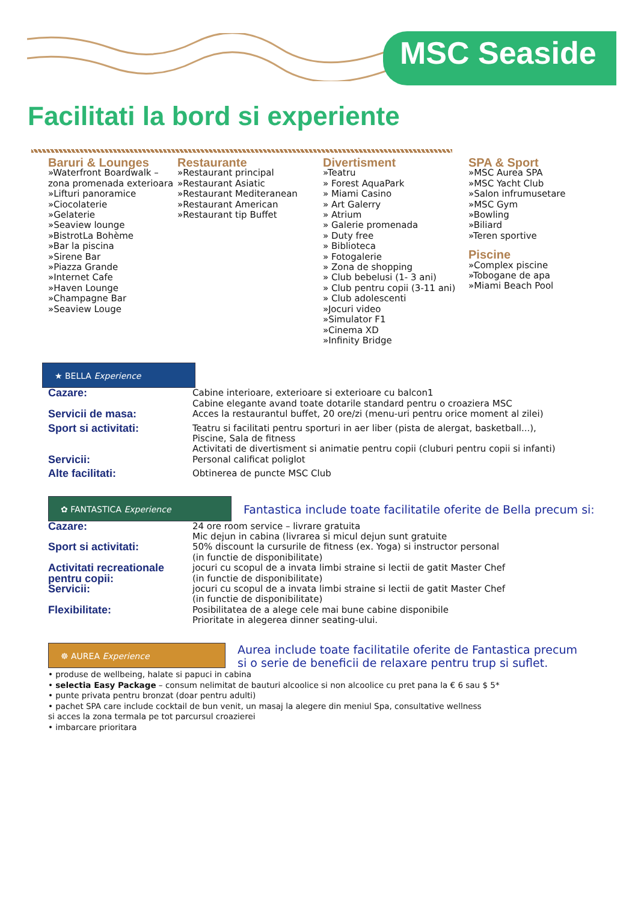MSC Seaside
Facilitati la bord si experiente
Baruri & Lounges
»Waterfront Boardwalk – zona promenada exterioara
»Lifturi panoramice
»Ciocolaterie
»Gelaterie
»Seaview lounge
»BistrotLa Bohème
»Bar la piscina
»Sirene Bar
»Piazza Grande
»Internet Cafe
»Haven Lounge
»Champagne Bar
»Seaview Louge
Restaurante
»Restaurant principal
»Restaurant Asiatic
»Restaurant Mediteranean
»Restaurant American
»Restaurant tip Buffet
Divertisment
»Teatru
» Forest AquaPark
» Miami Casino
» Art Galerry
» Atrium
» Galerie promenada
» Duty free
» Biblioteca
» Fotogalerie
» Zona de shopping
» Club bebelusi (1- 3 ani)
» Club pentru copii (3-11 ani)
» Club adolescenti
»Jocuri video
»Simulator F1
»Cinema XD
»Infinity Bridge
SPA & Sport
»MSC Aurea SPA
»MSC Yacht Club
»Salon infrumusetare
»MSC Gym
»Bowling
»Biliard
»Teren sportive
Piscine
»Complex piscine
»Tobogane de apa
»Miami Beach Pool
★ BELLA Experience
Cazare:
Cabine interioare, exterioare si exterioare cu balcon1
Cabine elegante avand toate dotarile standard pentru o croaziera MSC
Servicii de masa:
Acces la restaurantul buffet, 20 ore/zi (menu-uri pentru orice moment al zilei)
Sport si activitati:
Teatru si facilitati pentru sporturi in aer liber (pista de alergat, basketball...),
Piscine, Sala de fitness
Activitati de divertisment si animatie pentru copii (cluburi pentru copii si infanti)
Servicii:
Personal calificat poliglot
Alte facilitati:
Obtinerea de puncte MSC Club
✿ FANTASTICA Experience Fantastica include toate facilitatile oferite de Bella precum si:
Cazare:
24 ore room service – livrare gratuita
Mic dejun in cabina (livrarea si micul dejun sunt gratuite
Sport si activitati:
50% discount la cursurile de fitness (ex. Yoga) si instructor personal
(in functie de disponibilitate)
Activitati recreationale pentru copii:
jocuri cu scopul de a invata limbi straine si lectii de gatit Master Chef
(in functie de disponibilitate)
Servicii:
jocuri cu scopul de a invata limbi straine si lectii de gatit Master Chef
(in functie de disponibilitate)
Flexibilitate:
Posibilitatea de a alege cele mai bune cabine disponibile
Prioritate in alegerea dinner seating-ului.
☸ AUREA Experience Aurea include toate facilitatile oferite de Fantastica precum
si o serie de beneficii de relaxare pentru trup si suflet.
• produse de wellbeing, halate si papuci in cabina
• selectia Easy Package – consum nelimitat de bauturi alcoolice si non alcoolice cu pret pana la € 6 sau $ 5*
• punte privata pentru bronzat (doar pentru adulti)
• pachet SPA care include cocktail de bun venit, un masaj la alegere din meniul Spa, consultative wellness
si acces la zona termala pe tot parcursul croazierei
• imbarcare prioritara